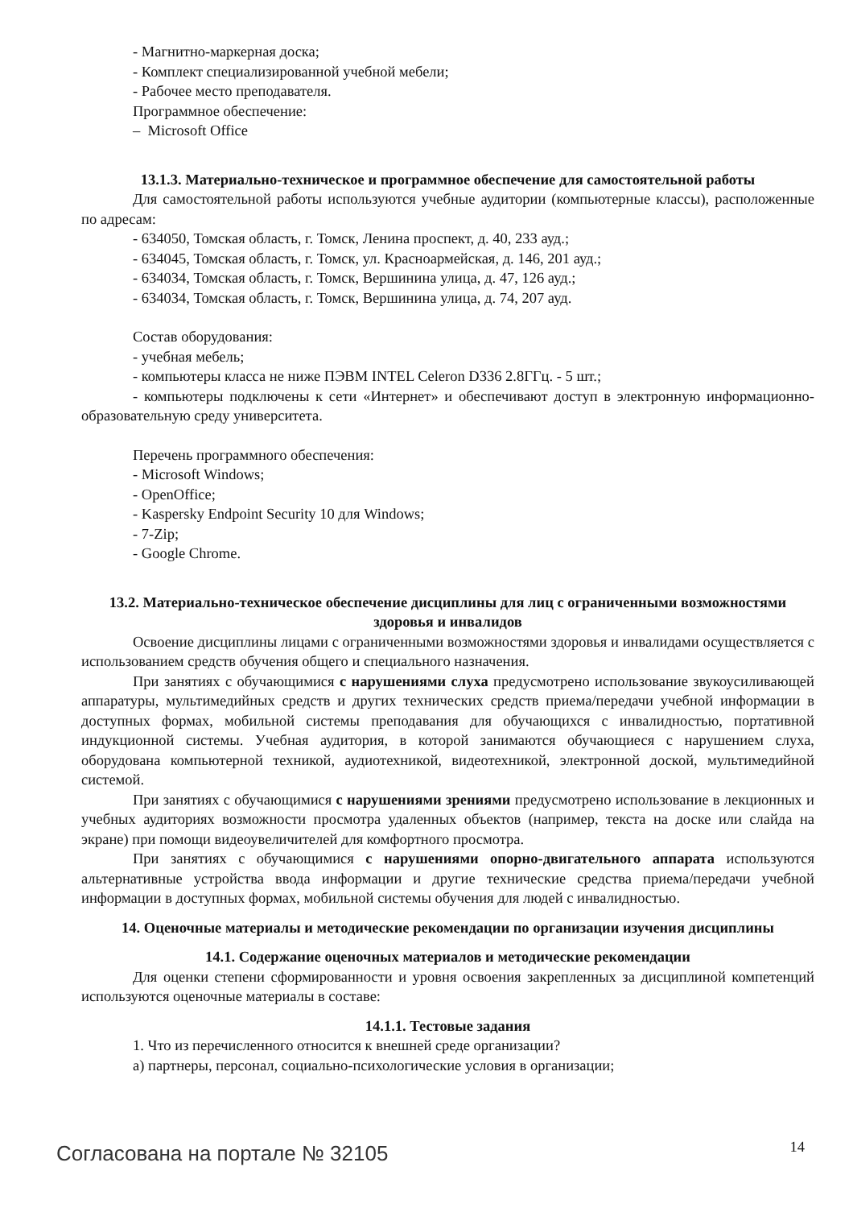- Магнитно-маркерная доска;
- Комплект специализированной учебной мебели;
- Рабочее место преподавателя.
Программное обеспечение:
– Microsoft Office
13.1.3. Материально-техническое и программное обеспечение для самостоятельной работы
Для самостоятельной работы используются учебные аудитории (компьютерные классы), расположенные по адресам:
- 634050, Томская область, г. Томск, Ленина проспект, д. 40, 233 ауд.;
- 634045, Томская область, г. Томск, ул. Красноармейская, д. 146, 201 ауд.;
- 634034, Томская область, г. Томск, Вершинина улица, д. 47, 126 ауд.;
- 634034, Томская область, г. Томск, Вершинина улица, д. 74, 207 ауд.
Состав оборудования:
- учебная мебель;
- компьютеры класса не ниже ПЭВМ INTEL Celeron D336 2.8ГГц. - 5 шт.;
- компьютеры подключены к сети «Интернет» и обеспечивают доступ в электронную информационно-образовательную среду университета.
Перечень программного обеспечения:
- Microsoft Windows;
- OpenOffice;
- Kaspersky Endpoint Security 10 для Windows;
- 7-Zip;
- Google Chrome.
13.2. Материально-техническое обеспечение дисциплины для лиц с ограниченными возможностями здоровья и инвалидов
Освоение дисциплины лицами с ограниченными возможностями здоровья и инвалидами осуществляется с использованием средств обучения общего и специального назначения.
При занятиях с обучающимися с нарушениями слуха предусмотрено использование звукоусиливающей аппаратуры, мультимедийных средств и других технических средств приема/передачи учебной информации в доступных формах, мобильной системы преподавания для обучающихся с инвалидностью, портативной индукционной системы. Учебная аудитория, в которой занимаются обучающиеся с нарушением слуха, оборудована компьютерной техникой, аудиотехникой, видеотехникой, электронной доской, мультимедийной системой.
При занятиях с обучающимися с нарушениями зрениями предусмотрено использование в лекционных и учебных аудиториях возможности просмотра удаленных объектов (например, текста на доске или слайда на экране) при помощи видеоувеличителей для комфортного просмотра.
При занятиях с обучающимися с нарушениями опорно-двигательного аппарата используются альтернативные устройства ввода информации и другие технические средства приема/передачи учебной информации в доступных формах, мобильной системы обучения для людей с инвалидностью.
14. Оценочные материалы и методические рекомендации по организации изучения дисциплины
14.1. Содержание оценочных материалов и методические рекомендации
Для оценки степени сформированности и уровня освоения закрепленных за дисциплиной компетенций используются оценочные материалы в составе:
14.1.1. Тестовые задания
1. Что из перечисленного относится к внешней среде организации?
а) партнеры, персонал, социально-психологические условия в организации;
Согласована на портале № 32105 14